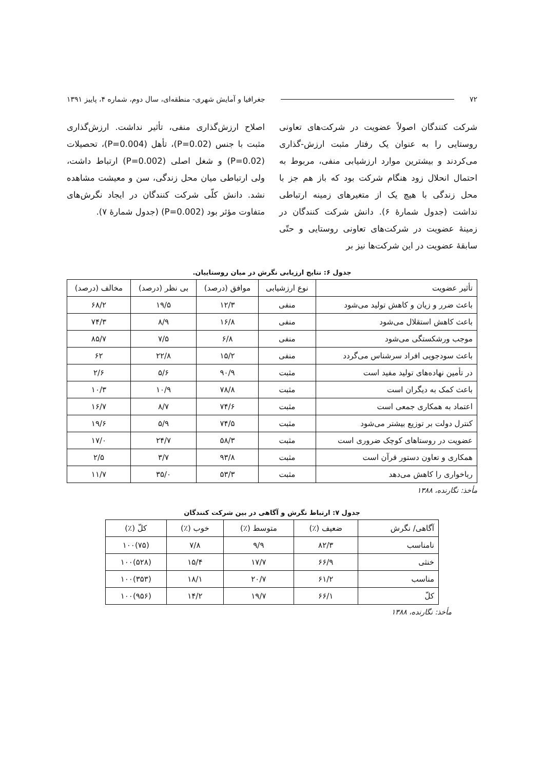۷۲ جغرافیا و آمایش شهری- منطقه‌ای، سال دوم، شماره ۴، پاییز ۱۳۹۱
شرکت کنندگان اصولاً عضویت در شرکت‌های تعاونی روستایی را به عنوان یک رفتار مثبت ارزش-گذاری می‌کردند و بیشترین موارد ارزشیابی منفی، مربوط به احتمال انحلال زود هنگام شرکت بود که باز هم جز با محل زندگی با هیچ یک از متغیرهای زمینه ارتباطی نداشت (جدول شمارهٔ ۶). دانش شرکت کنندگان در زمینهٔ عضویت در شرکت‌های تعاونی روستایی و حتّی سابقهٔ عضویت در این شرکت‌ها نیز بر
اصلاح ارزش‌گذاری منفی، تأثیر نداشت. ارزش‌گذاری مثبت با جنس (P=0.02)، تأهل (P=0.004)، تحصیلات (P=0.02) و شغل اصلی (P=0.002) ارتباط داشت، ولی ارتباطی میان محل زندگی، سن و معیشت مشاهده نشد. دانش کلّی شرکت کنندگان در ایجاد نگرش‌های متفاوت مؤثر بود (P=0.002) (جدول شمارهٔ ۷).
جدول ۶: نتایج ارزیابی نگرش در میان روستاییان.
| تأثیر عضویت | نوع ارزشیابی | موافق (درصد) | بی نظر (درصد) | مخالف (درصد) |
| --- | --- | --- | --- | --- |
| باعث ضرر و زیان و کاهش تولید می‌شود | منفی | ۱۲/۳ | ۱۹/۵ | ۶۸/۲ |
| باعث کاهش استقلال می‌شود | منفی | ۱۶/۸ | ۸/۹ | ۷۴/۳ |
| موجب ورشکستگی می‌شود | منفی | ۶/۸ | ۷/۵ | ۸۵/۷ |
| باعث سودجویی افراد سرشناس می‌گردد | منفی | ۱۵/۲ | ۲۲/۸ | ۶۲ |
| در تأمین نهاده‌های تولید مفید است | مثبت | ۹۰/۹ | ۵/۶ | ۲/۶ |
| باعث کمک به دیگران است | مثبت | ۷۸/۸ | ۱۰/۹ | ۱۰/۳ |
| اعتماد به همکاری جمعی است | مثبت | ۷۴/۶ | ۸/۷ | ۱۶/۷ |
| کنترل دولت بر توزیع بیشتر می‌شود | مثبت | ۷۴/۵ | ۵/۹ | ۱۹/۶ |
| عضویت در روستاهای کوچک ضروری است | مثبت | ۵۸/۳ | ۲۴/۷ | ۱۷/۰ |
| همکاری و تعاون دستور قرآن است | مثبت | ۹۳/۸ | ۳/۷ | ۲/۵ |
| رباخواری را کاهش می‌دهد | مثبت | ۵۳/۳ | ۳۵/۰ | ۱۱/۷ |
مأخذ: نگارنده، ۱۳۸۸
جدول ۷: ارتباط نگرش و آگاهی در بین شرکت کنندگان
| آگاهی/ نگرش | ضعیف (٪) | متوسط (٪) | خوب (٪) | کلّ (٪) |
| --- | --- | --- | --- | --- |
| نامناسب | ۸۲/۳ | ۹/۹ | ۷/۸ | (۷۵)۱۰۰ |
| خنثی | ۶۶/۹ | ۱۷/۷ | ۱۵/۴ | (۵۲۸)۱۰۰ |
| مناسب | ۶۱/۲ | ۲۰/۷ | ۱۸/۱ | (۳۵۳)۱۰۰ |
| کلّ | ۶۶/۱ | ۱۹/۷ | ۱۴/۲ | (۹۵۶)۱۰۰ |
مأخذ: نگارنده، ۱۳۸۸